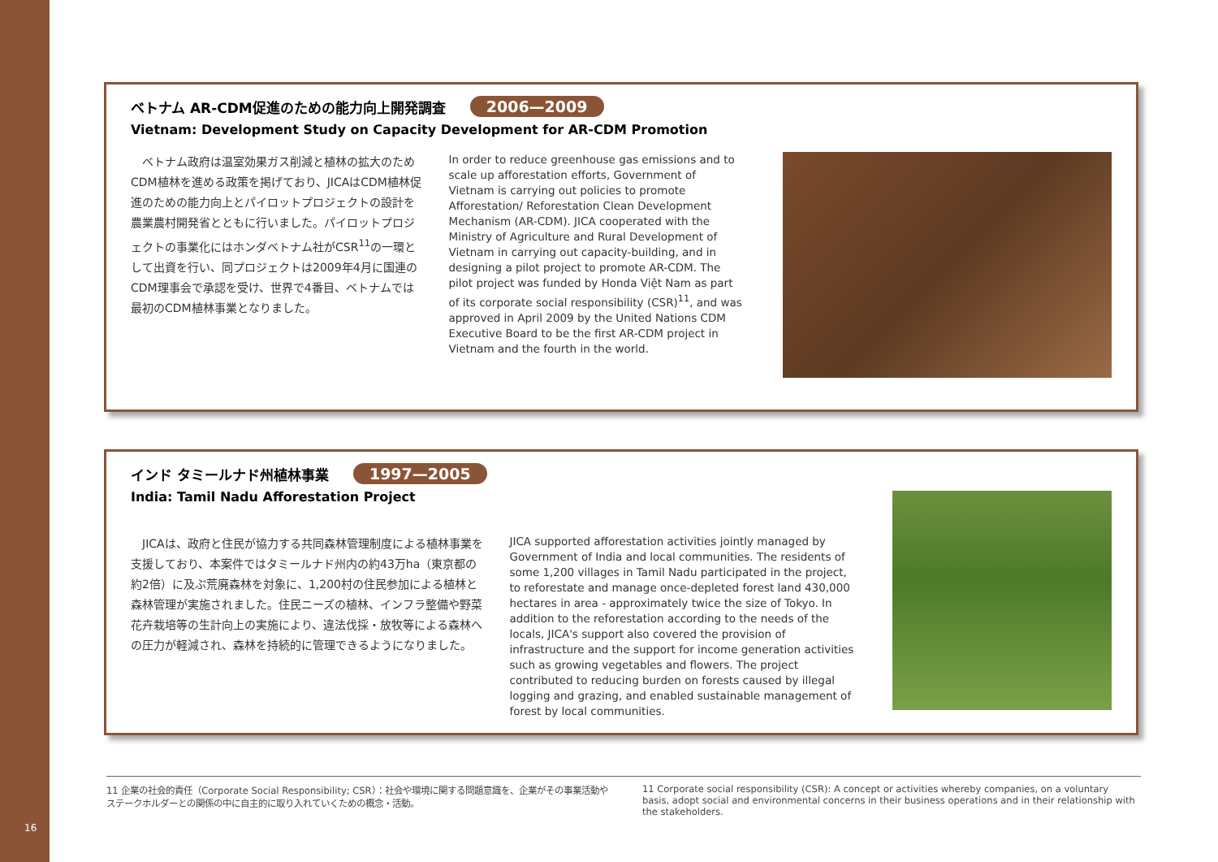16
ベトナム AR-CDM促進のための能力向上開発調査 2006—2009
Vietnam: Development Study on Capacity Development for AR-CDM Promotion
　ベトナム政府は温室効果ガス削減と植林の拡大のためCDM植林を進める政策を掲げており、JICAはCDM植林促進のための能力向上とパイロットプロジェクトの設計を農業農村開発省とともに行いました。パイロットプロジェクトの事業化にはホンダベトナム社がCSR<sup>11</sup>の一環として出資を行い、同プロジェクトは2009年4月に国連のCDM理事会で承認を受け、世界で4番目、ベトナムでは最初のCDM植林事業となりました。
In order to reduce greenhouse gas emissions and to scale up afforestation efforts, Government of Vietnam is carrying out policies to promote Afforestation/ Reforestation Clean Development Mechanism (AR-CDM). JICA cooperated with the Ministry of Agriculture and Rural Development of Vietnam in carrying out capacity-building, and in designing a pilot project to promote AR-CDM. The pilot project was funded by Honda Việt Nam as part of its corporate social responsibility (CSR)<sup>11</sup>, and was approved in April 2009 by the United Nations CDM Executive Board to be the first AR-CDM project in Vietnam and the fourth in the world.
インド タミールナド州植林事業 1997—2005
India: Tamil Nadu Afforestation Project
　JICAは、政府と住民が協力する共同森林管理制度による植林事業を支援しており、本案件ではタミールナド州内の約43万ha（東京都の約2倍）に及ぶ荒廃森林を対象に、1,200村の住民参加による植林と森林管理が実施されました。住民ニーズの植林、インフラ整備や野菜花卉栽培等の生計向上の実施により、違法伐採・放牧等による森林への圧力が軽減され、森林を持続的に管理できるようになりました。
JICA supported afforestation activities jointly managed by Government of India and local communities. The residents of some 1,200 villages in Tamil Nadu participated in the project, to reforestate and manage once-depleted forest land 430,000 hectares in area - approximately twice the size of Tokyo. In addition to the reforestation according to the needs of the locals, JICA's support also covered the provision of infrastructure and the support for income generation activities such as growing vegetables and flowers. The project contributed to reducing burden on forests caused by illegal logging and grazing, and enabled sustainable management of forest by local communities.
11 企業の社会的責任（Corporate Social Responsibility; CSR）：社会や環境に関する問題意識を、企業がその事業活動やステークホルダーとの関係の中に自主的に取り入れていくための概念・活動。
11 Corporate social responsibility (CSR): A concept or activities whereby companies, on a voluntary basis, adopt social and environmental concerns in their business operations and in their relationship with the stakeholders.